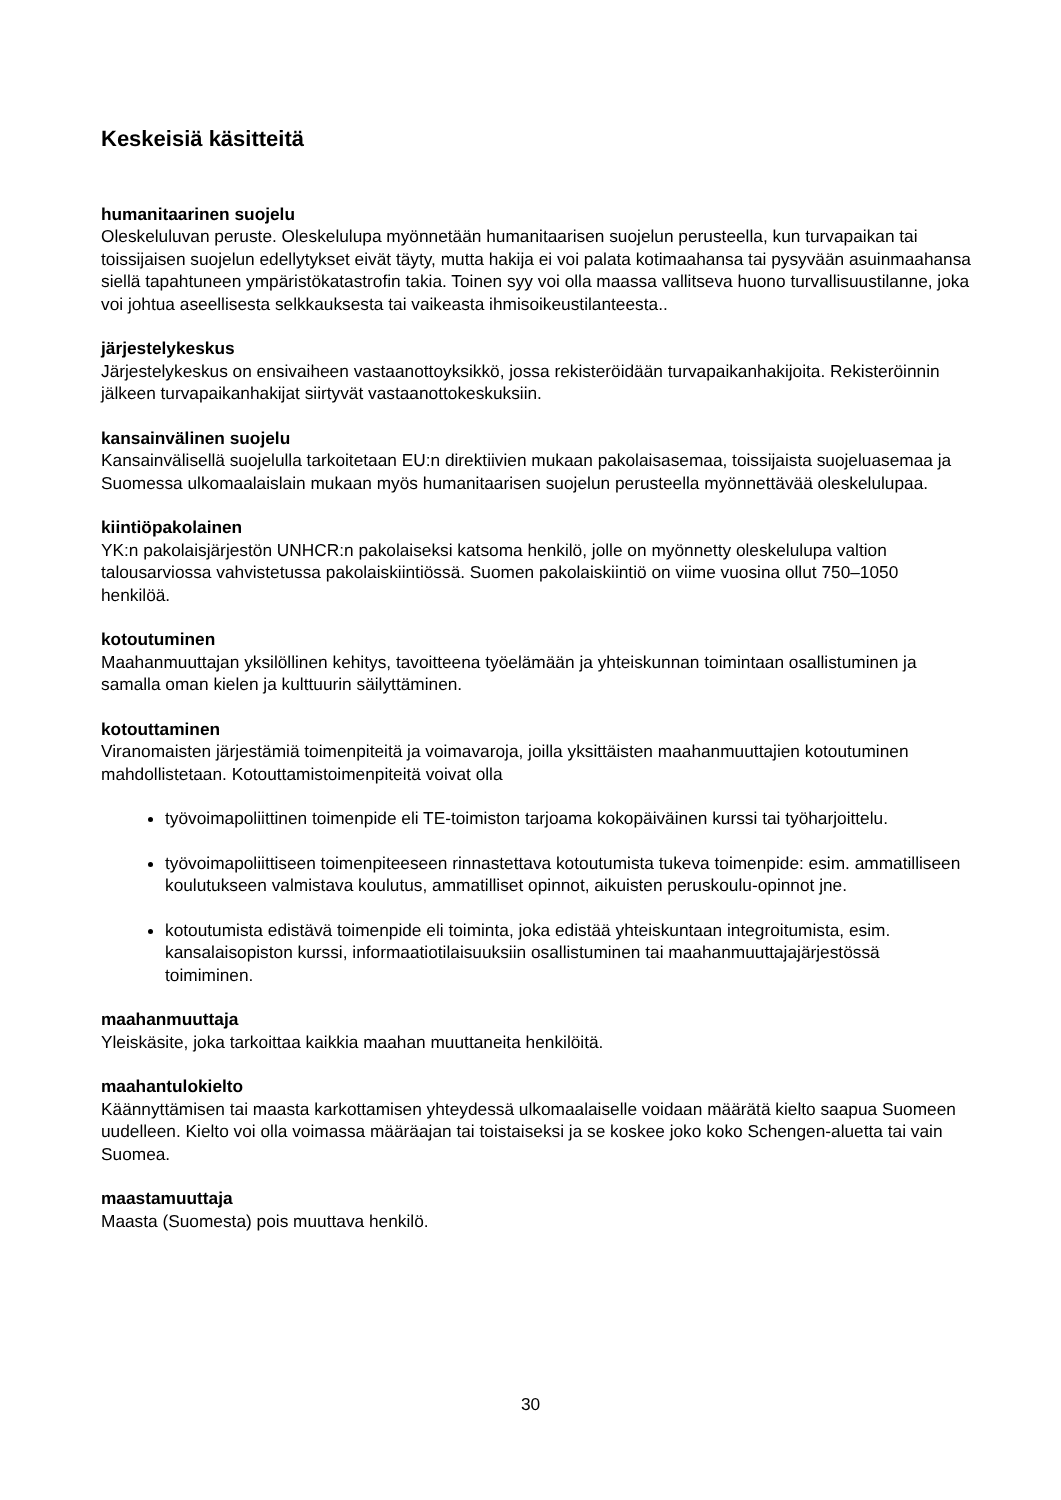Keskeisiä käsitteitä
humanitaarinen suojelu
Oleskeluluvan peruste. Oleskelulupa myönnetään humanitaarisen suojelun perusteella, kun turvapaikan tai toissijaisen suojelun edellytykset eivät täyty, mutta hakija ei voi palata kotimaahansa tai pysyvään asuinmaahansa siellä tapahtuneen ympäristökatastrofin takia. Toinen syy voi olla maassa vallitseva huono turvallisuustilanne, joka voi johtua aseellisesta selkkauksesta tai vaikeasta ihmisoikeustilanteesta..
järjestelykeskus
Järjestelykeskus on ensivaiheen vastaanottoyksikkö, jossa rekisteröidään turvapaikanhakijoita. Rekisteröinnin jälkeen turvapaikanhakijat siirtyvät vastaanottokeskuksiin.
kansainvälinen suojelu
Kansainvälisellä suojelulla tarkoitetaan EU:n direktiivien mukaan pakolaisasemaa, toissijaista suojeluasemaa ja Suomessa ulkomaalaislain mukaan myös humanitaarisen suojelun perusteella myönnettävää oleskelulupaa.
kiintiöpakolainen
YK:n pakolaisjärjestön UNHCR:n pakolaiseksi katsoma henkilö, jolle on myönnetty oleskelulupa valtion talousarviossa vahvistetussa pakolaiskiintiössä. Suomen pakolaiskiintiö on viime vuosina ollut 750–1050 henkilöä.
kotoutuminen
Maahanmuuttajan yksilöllinen kehitys, tavoitteena työelämään ja yhteiskunnan toimintaan osallistuminen ja samalla oman kielen ja kulttuurin säilyttäminen.
kotouttaminen
Viranomaisten järjestämiä toimenpiteitä ja voimavaroja, joilla yksittäisten maahanmuuttajien kotoutuminen mahdollistetaan. Kotouttamistoimenpiteitä voivat olla
työvoimapoliittinen toimenpide eli TE-toimiston tarjoama kokopäiväinen kurssi tai työharjoittelu.
työvoimapoliittiseen toimenpiteeseen rinnastettava kotoutumista tukeva toimenpide: esim. ammatilliseen koulutukseen valmistava koulutus, ammatilliset opinnot, aikuisten peruskoulu-opinnot jne.
kotoutumista edistävä toimenpide eli toiminta, joka edistää yhteiskuntaan integroitumista, esim. kansalaisopiston kurssi, informaatiotilaisuuksiin osallistuminen tai maahanmuuttajajärjestössä toimiminen.
maahanmuuttaja
Yleiskäsite, joka tarkoittaa kaikkia maahan muuttaneita henkilöitä.
maahantulokielto
Käännyttämisen tai maasta karkottamisen yhteydessä ulkomaalaiselle voidaan määrätä kielto saapua Suomeen uudelleen. Kielto voi olla voimassa määräajan tai toistaiseksi ja se koskee joko koko Schengen-aluetta tai vain Suomea.
maastamuuttaja
Maasta (Suomesta) pois muuttava henkilö.
30